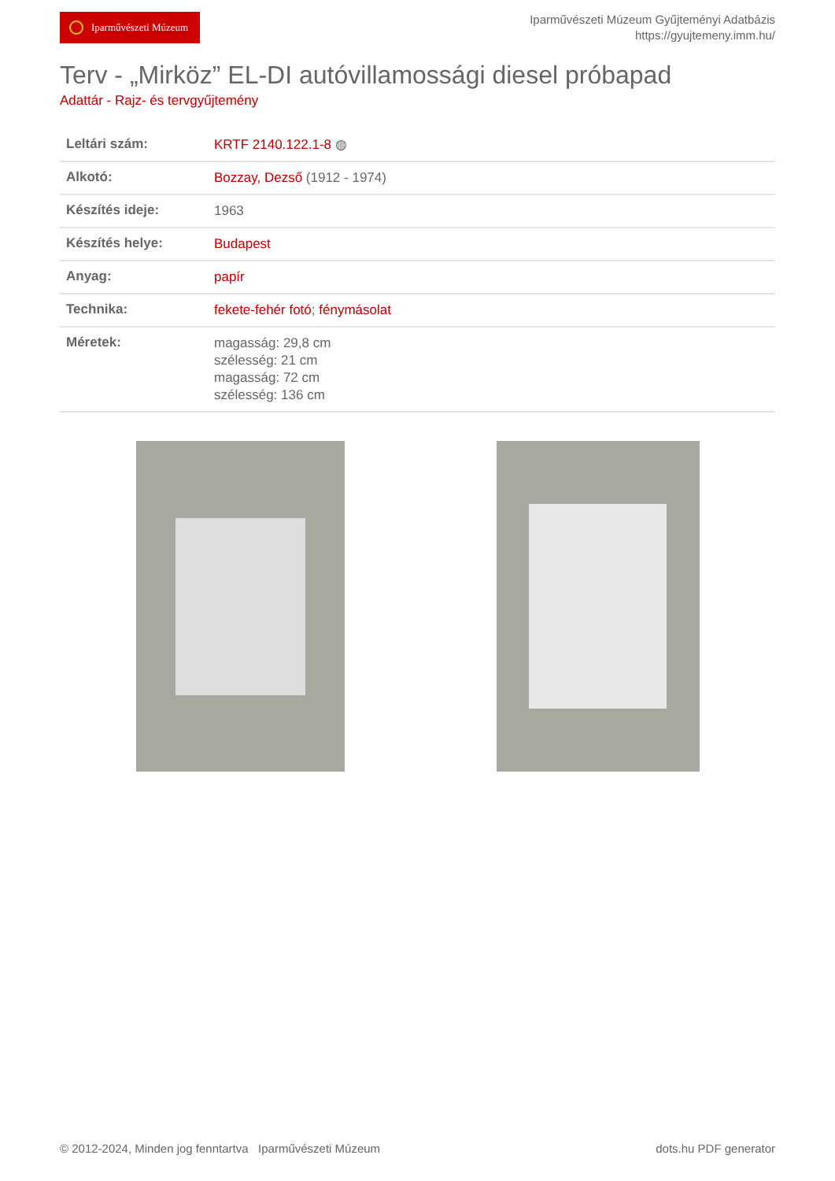Iparművészeti Múzeum
Iparművészeti Múzeum Gyűjteményi Adatbázis
https://gyujtemeny.imm.hu/
Terv - „Mirköz” EL-DI autóvillamossági diesel próbapad
Adattár - Rajz- és tervgyűjtemény
| Leltári szám: | KRTF 2140.122.1-8 ◍ |
| Alkotó: | Bozzay, Dezső (1912 - 1974) |
| Készítés ideje: | 1963 |
| Készítés helye: | Budapest |
| Anyag: | papír |
| Technika: | fekete-fehér fotó ; fénymásolat |
| Méretek: | magasság: 29,8 cm szélesség: 21 cm magasság: 72 cm szélesség: 136 cm |
© 2012-2024, Minden jog fenntartva Iparművészeti Múzeum dots.hu PDF generator